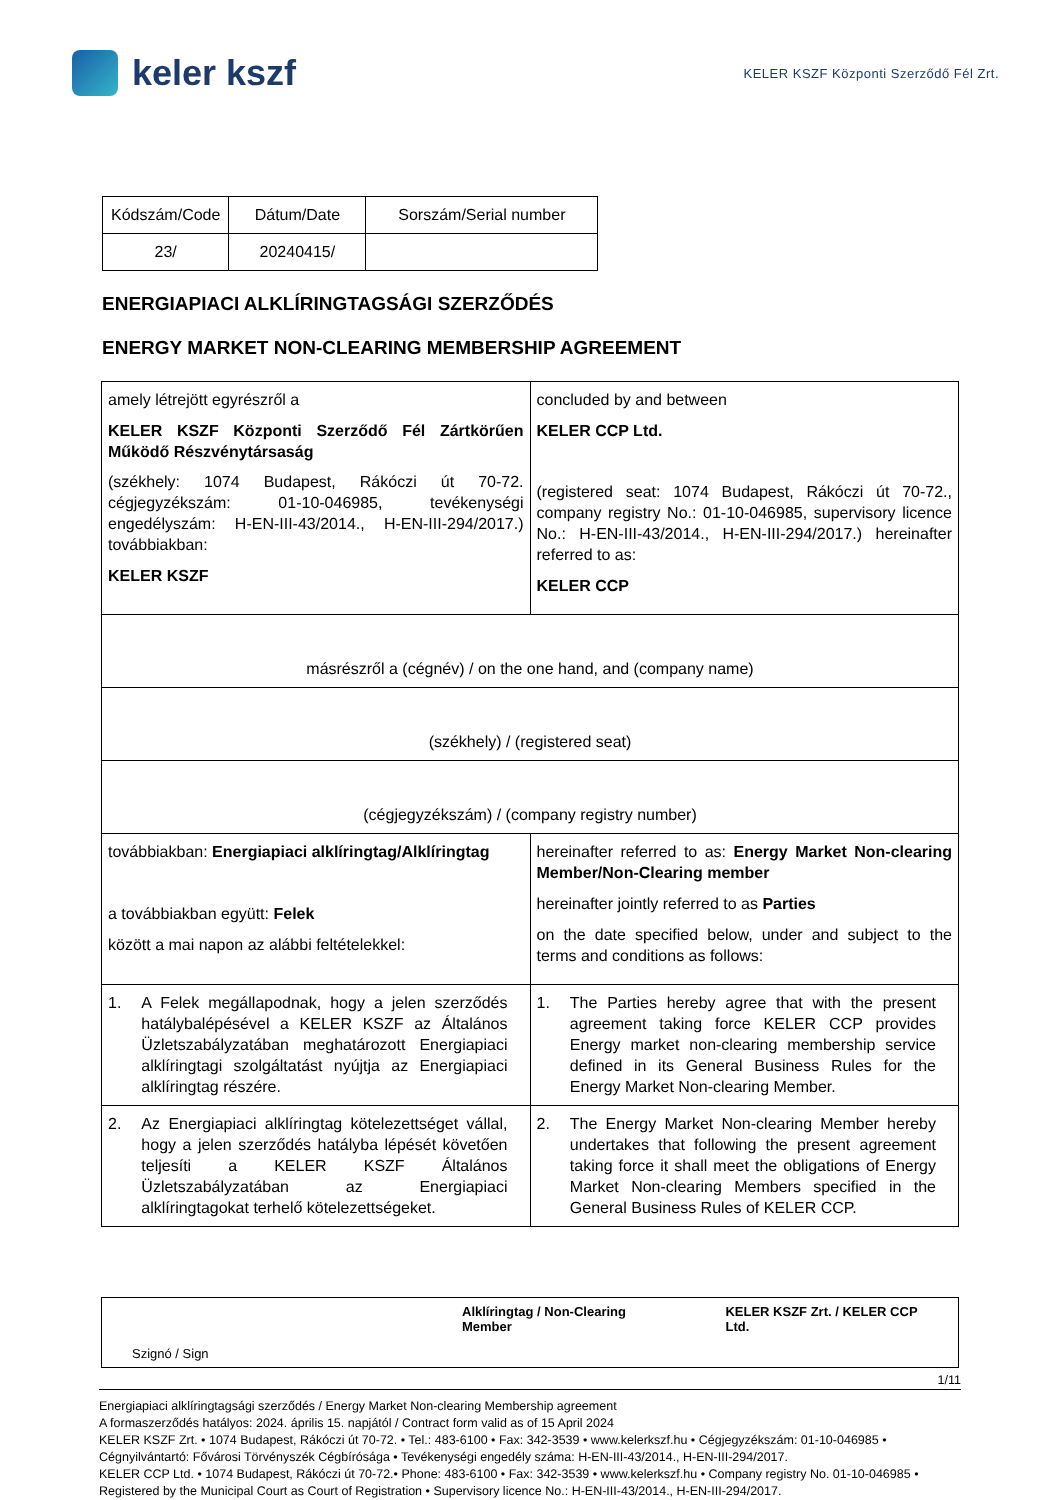keler kszf
KELER KSZF Központi Szerződő Fél Zrt.
| Kódszám/Code | Dátum/Date | Sorszám/Serial number |
| 23/ | 20240415/ | |
ENERGIAPIACI ALKLÍRINGTAGSÁGI SZERZŐDÉS
ENERGY MARKET NON-CLEARING MEMBERSHIP AGREEMENT
| amely létrejött egyrészről a KELER KSZF Központi Szerződő Fél Zártkörűen Működő Részvénytársaság (székhely: 1074 Budapest, Rákóczi út 70-72. cégjegyzékszám: 01-10-046985, tevékenységi engedélyszám: H-EN-III-43/2014., H-EN-III-294/2017.) továbbiakban: KELER KSZF | concluded by and between KELER CCP Ltd. (registered seat: 1074 Budapest, Rákóczi út 70-72., company registry No.: 01-10-046985, supervisory licence No.: H-EN-III-43/2014., H-EN-III-294/2017.) hereinafter referred to as: KELER CCP |
| másrészről a (cégnév) / on the one hand, and (company name) | |
| (székhely) / (registered seat) | |
| (cégjegyzékszám) / (company registry number) | |
| továbbiakban: Energiapiaci alklíringtag/Alklíringtag a továbbiakban együtt: Felek között a mai napon az alábbi feltételekkel: | hereinafter referred to as: Energy Market Non-clearing Member/Non-Clearing member hereinafter jointly referred to as Parties on the date specified below, under and subject to the terms and conditions as follows: |
| 1. A Felek megállapodnak, hogy a jelen szerződés hatálybalépésével a KELER KSZF az Általános Üzletszabályzatában meghatározott Energiapiaci alklíringtagi szolgáltatást nyújtja az Energiapiaci alklíringtag részére. | 1. The Parties hereby agree that with the present agreement taking force KELER CCP provides Energy market non-clearing membership service defined in its General Business Rules for the Energy Market Non-clearing Member. |
| 2. Az Energiapiaci alklíringtag kötelezettséget vállal, hogy a jelen szerződés hatályba lépését követően teljesíti a KELER KSZF Általános Üzletszabályzatában az Energiapiaci alklíringtagokat terhelő kötelezettségeket. | 2. The Energy Market Non-clearing Member hereby undertakes that following the present agreement taking force it shall meet the obligations of Energy Market Non-clearing Members specified in the General Business Rules of KELER CCP. |
| | Alklíringtag / Non-Clearing Member | KELER KSZF Zrt. / KELER CCP Ltd. |
| Szignó / Sign | | |
1/11
Energiapiaci alklíringtagsági szerződés / Energy Market Non-clearing Membership agreement
A formaszerződés hatályos: 2024. április 15. napjától / Contract form valid as of 15 April 2024
KELER KSZF Zrt. • 1074 Budapest, Rákóczi út 70-72. • Tel.: 483-6100 • Fax: 342-3539 • www.kelerkszf.hu • Cégjegyzékszám: 01-10-046985 • Cégnyilvántartó: Fővárosi Törvényszék Cégbírósága • Tevékenységi engedély száma: H-EN-III-43/2014., H-EN-III-294/2017.
KELER CCP Ltd. • 1074 Budapest, Rákóczi út 70-72.• Phone: 483-6100 • Fax: 342-3539 • www.kelerkszf.hu • Company registry No. 01-10-046985 • Registered by the Municipal Court as Court of Registration • Supervisory licence No.: H-EN-III-43/2014., H-EN-III-294/2017.